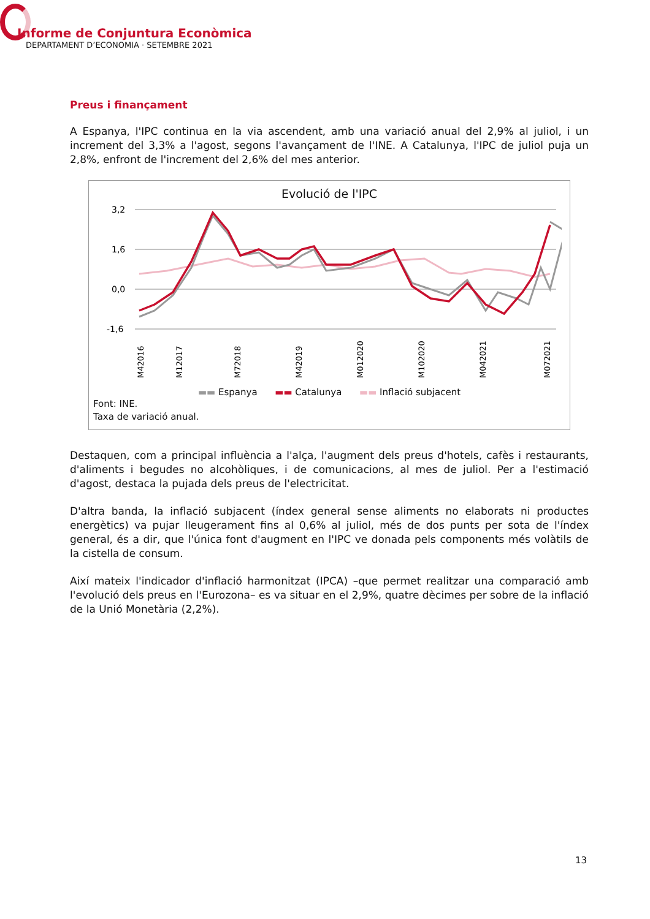Informe de Conjuntura Econòmica
DEPARTAMENT D’ECONOMIA · SETEMBRE 2021
Preus i finançament
A Espanya, l'IPC continua en la via ascendent, amb una variació anual del 2,9% al juliol, i un increment del 3,3% a l'agost, segons l'avançament de l'INE. A Catalunya, l'IPC de juliol puja un 2,8%, enfront de l'increment del 2,6% del mes anterior.
Evolució de l'IPC
3,2
1,6
0,0
-1,6
M42016
M12017
M72018
M42019
M012020
M102020
M042021
M072021
▬▬ Espanya ▬▬ Catalunya ▬▬ Inflació subjacent
Font: INE.
Taxa de variació anual.
Destaquen, com a principal influència a l'alça, l'augment dels preus d'hotels, cafès i restaurants, d'aliments i begudes no alcohòliques, i de comunicacions, al mes de juliol. Per a l'estimació d'agost, destaca la pujada dels preus de l'electricitat.
D'altra banda, la inflació subjacent (índex general sense aliments no elaborats ni productes energètics) va pujar lleugerament fins al 0,6% al juliol, més de dos punts per sota de l'índex general, és a dir, que l'única font d'augment en l'IPC ve donada pels components més volàtils de la cistella de consum.
Així mateix l'indicador d'inflació harmonitzat (IPCA) –que permet realitzar una comparació amb l'evolució dels preus en l'Eurozona– es va situar en el 2,9%, quatre dècimes per sobre de la inflació de la Unió Monetària (2,2%).
13